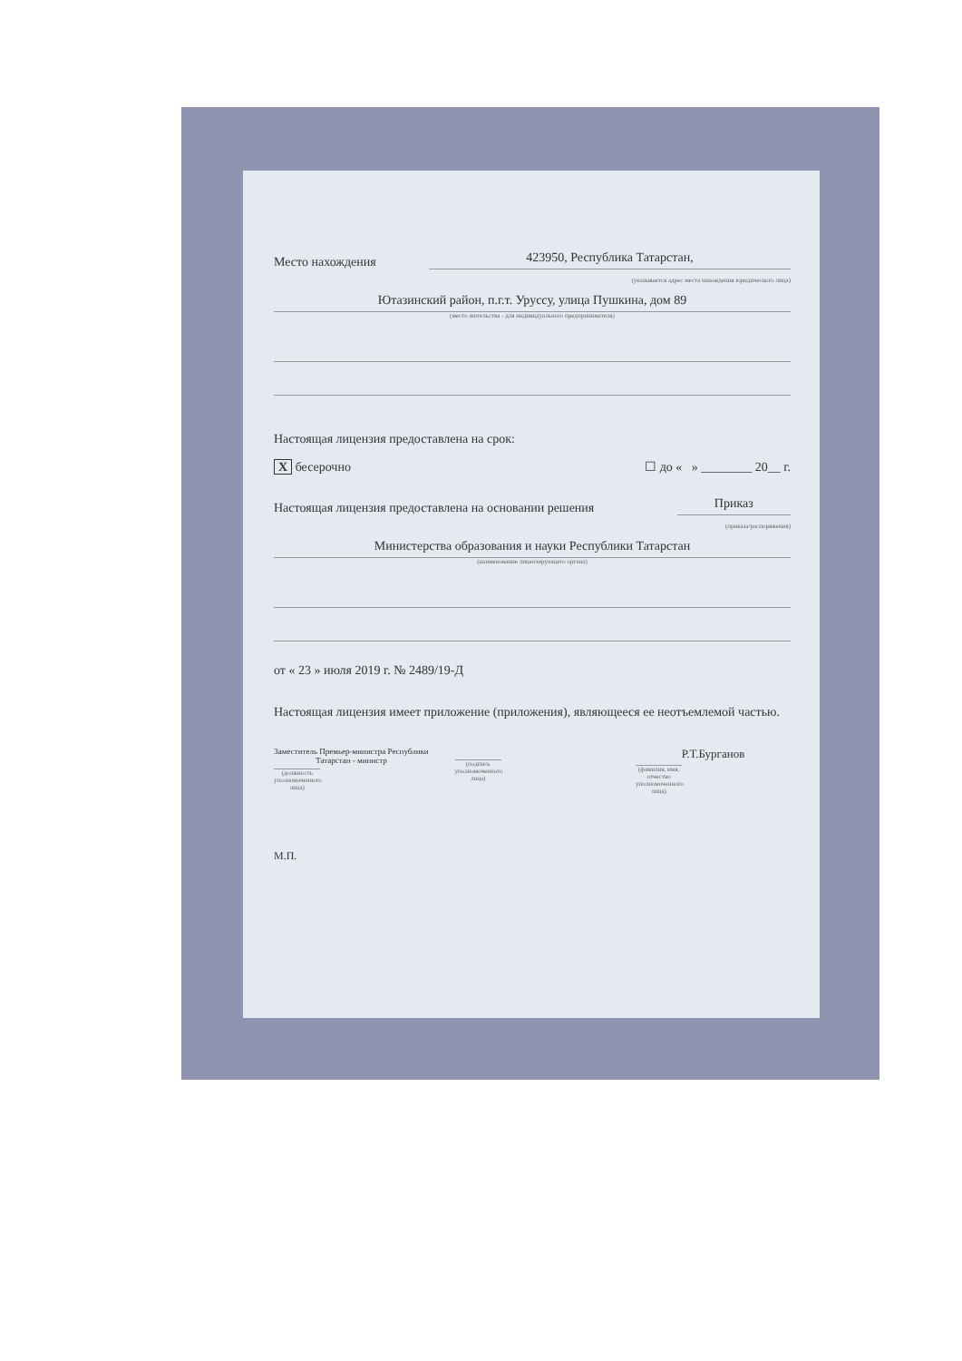Место нахождения 423950, Республика Татарстан,
(указывается адрес места нахождения юридического лица)
Ютазинский район, п.г.т. Уруссу, улица Пушкина, дом 89
(место жительства - для индивидуального предпринимателя)
Настоящая лицензия предоставлена на срок:
X бесерочно ☐ до « » ________ 20__ г.
Настоящая лицензия предоставлена на основании решения Приказ
(приказа/распоряжения)
Министерства образования и науки Республики Татарстан
(наименование лицензирующего органа)
от « 23 » июля 2019 г. № 2489/19-Д
Настоящая лицензия имеет приложение (приложения), являющееся ее неотъемлемой частью.
Заместитель Премьер-министра Республики Татарстан - министр
(должность уполномоченного лица)
(подпись уполномоченного лица)
Р.Т.Бурганов
(фамилия, имя, отчество уполномоченного лица)
М.П.